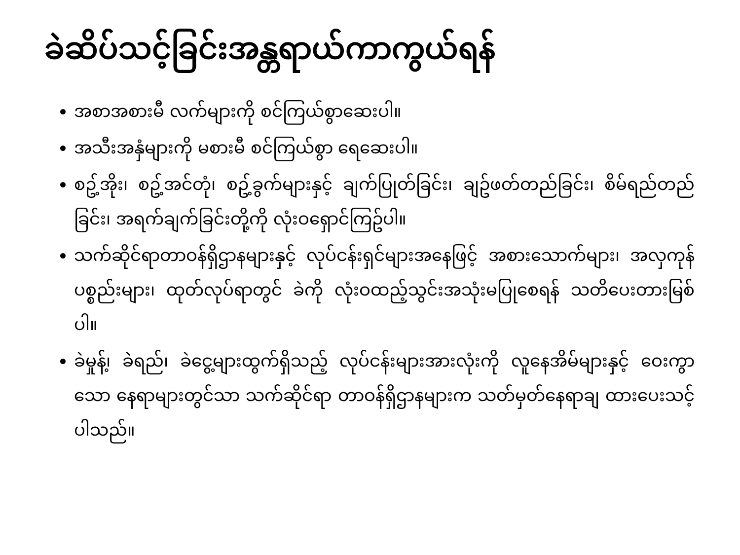ခဲဆိပ်သင့်ခြင်းအန္တရာယ်ကာကွယ်ရန်
အစာအစားမီ လက်များကို စင်ကြယ်စွာဆေးပါ။
အသီးအနှံများကို မစားမီ စင်ကြယ်စွာ ရေဆေးပါ။
စဥ့်အိုး၊ စဥ့်အင်တုံ၊ စဥ့်ခွက်များနှင့် ချက်ပြုတ်ခြင်း၊ ချဥ်ဖတ်တည်ခြင်း၊ စိမ်ရည်တည်ခြင်း၊ အရက်ချက်ခြင်းတို့ကို လုံးဝရှောင်ကြဥ်ပါ။
သက်ဆိုင်ရာတာဝန်ရှိဌာနများနှင့် လုပ်ငန်းရှင်များအနေဖြင့် အစားသောက်များ၊ အလှကုန်ပစ္စည်းများ၊ ထုတ်လုပ်ရာတွင် ခဲကို လုံးဝထည့်သွင်းအသုံးမပြုစေရန် သတိပေးတားမြစ်ပါ။
ခဲမှုန့်၊ ခဲရည်၊ ခဲငွေ့များထွက်ရှိသည့် လုပ်ငန်းများအားလုံးကို လူနေအိမ်များနှင့် ဝေးကွာသော နေရာများတွင်သာ သက်ဆိုင်ရာ တာဝန်ရှိဌာနများက သတ်မှတ်နေရာချ ထားပေးသင့်ပါသည်။